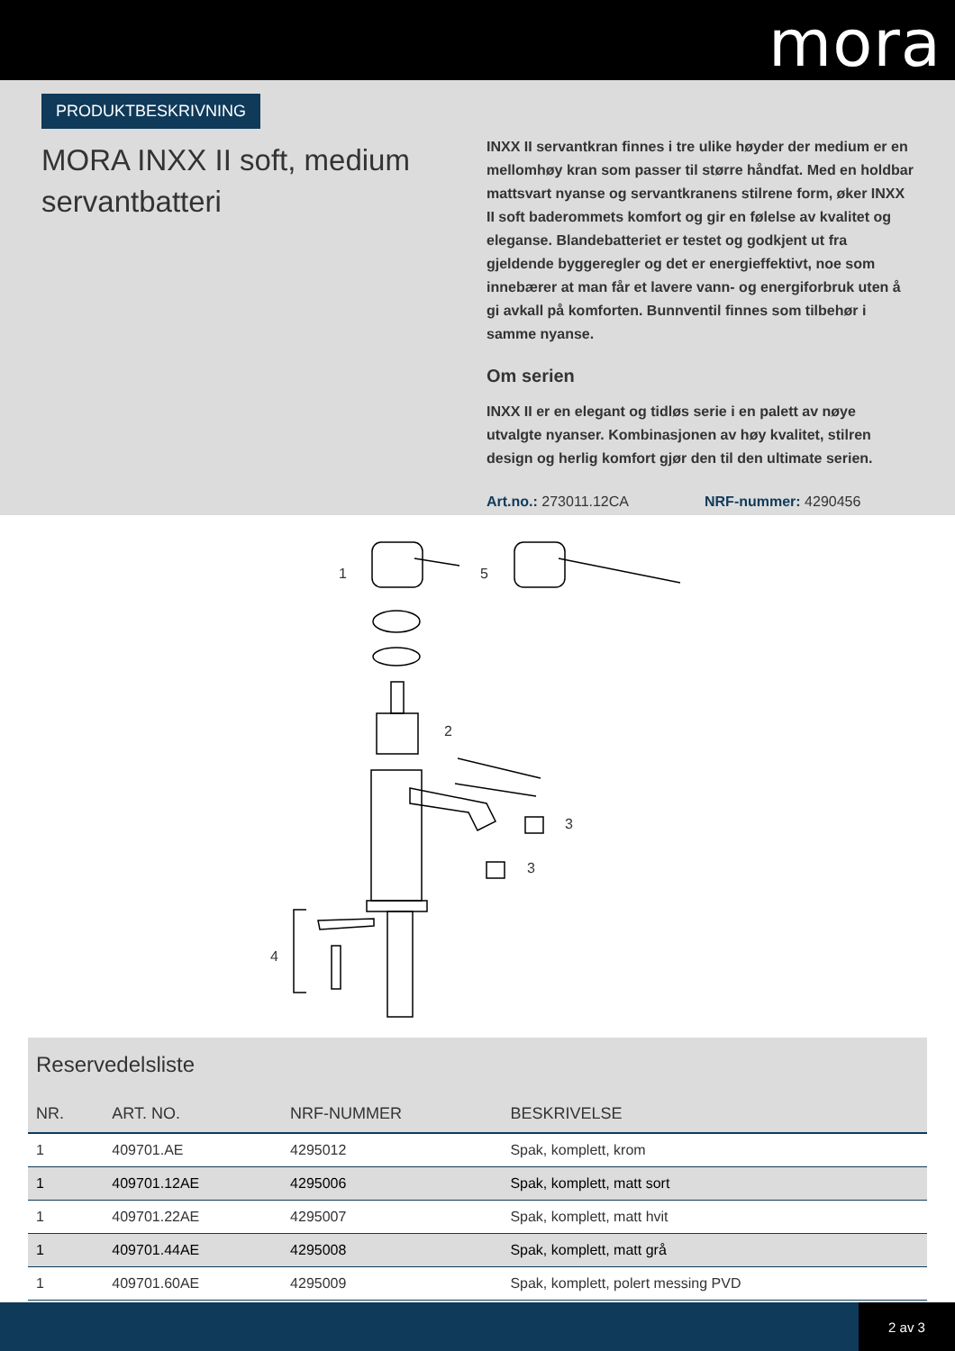mora
PRODUKTBESKRIVNING
MORA INXX II soft, medium servantbatteri
INXX II servantkran finnes i tre ulike høyder der medium er en mellomhøy kran som passer til større håndfat. Med en holdbar mattsvart nyanse og servantkranens stilrene form, øker INXX II soft baderommets komfort og gir en følelse av kvalitet og eleganse. Blandebatteriet er testet og godkjent ut fra gjeldende byggeregler og det er energieffektivt, noe som innebærer at man får et lavere vann- og energiforbruk uten å gi avkall på komforten. Bunnventil finnes som tilbehør i samme nyanse.
Om serien
INXX II er en elegant og tidløs serie i en palett av nøye utvalgte nyanser. Kombinasjonen av høy kvalitet, stilren design og herlig komfort gjør den til den ultimate serien.
Art.no.: 273011.12CA NRF-nummer: 4290456
1 5
2
3
3
4
Reservedelsliste
| NR. | ART. NO. | NRF-NUMMER | BESKRIVELSE |
| --- | --- | --- | --- |
| 1 | 409701.AE | 4295012 | Spak, komplett, krom |
| 1 | 409701.12AE | 4295006 | Spak, komplett, matt sort |
| 1 | 409701.22AE | 4295007 | Spak, komplett, matt hvit |
| 1 | 409701.44AE | 4295008 | Spak, komplett, matt grå |
| 1 | 409701.60AE | 4295009 | Spak, komplett, polert messing PVD |
2 av 3